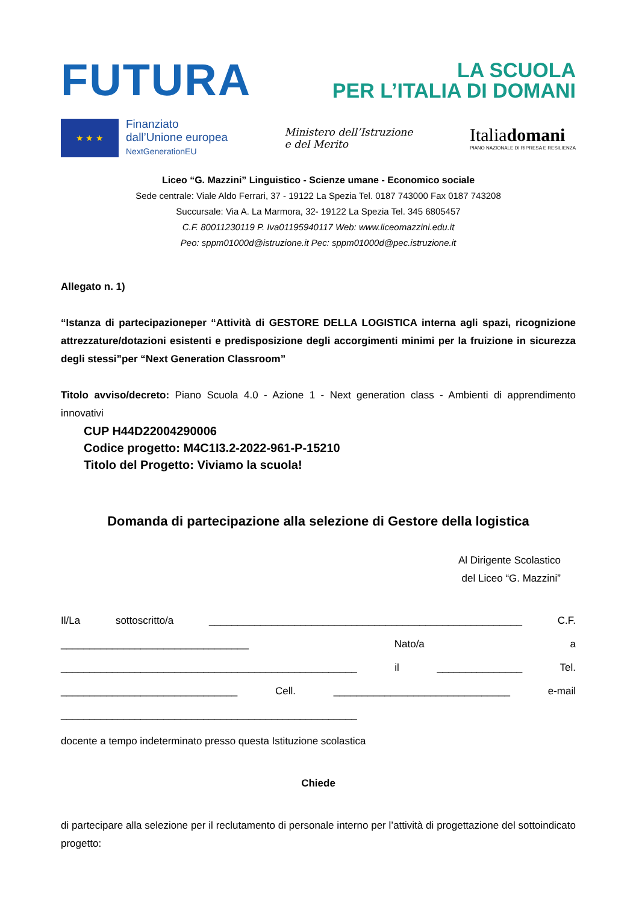FUTURA
LA SCUOLA
PER L’ITALIA DI DOMANI
★ ★ ★
Finanziato
dall’Unione europea
NextGenerationEU
Ministero dell’Istruzione
e del Merito
Italiadomani
PIANO NAZIONALE DI RIPRESA E RESILIENZA
Liceo “G. Mazzini” Linguistico - Scienze umane - Economico sociale
Sede centrale: Viale Aldo Ferrari, 37 - 19122 La Spezia Tel. 0187 743000 Fax 0187 743208
Succursale: Via A. La Marmora, 32- 19122 La Spezia Tel. 345 6805457
C.F. 80011230119 P. Iva01195940117 Web: www.liceomazzini.edu.it
Peo: sppm01000d@istruzione.it Pec: sppm01000d@pec.istruzione.it
Allegato n. 1)
“Istanza di partecipazioneper “Attività di GESTORE DELLA LOGISTICA interna agli spazi, ricognizione attrezzature/dotazioni esistenti e predisposizione degli accorgimenti minimi per la fruizione in sicurezza degli stessi”per “Next Generation Classroom”
Titolo avviso/decreto: Piano Scuola 4.0 - Azione 1 - Next generation class - Ambienti di apprendimento innovativi
CUP H44D22004290006
Codice progetto: M4C1I3.2-2022-961-P-15210
Titolo del Progetto: Viviamo la scuola!
Domanda di partecipazione alla selezione di Gestore della logistica
Al Dirigente Scolastico
del Liceo “G. Mazzini”
Il/La sottoscritto/a _______________________________________________________ C.F. _________________________________ Nato/a a ____________________________________________________ il _______________ Tel. _______________________________ Cell. _______________________________ e-mail ____________________________________________________
docente a tempo indeterminato presso questa Istituzione scolastica
Chiede
di partecipare alla selezione per il reclutamento di personale interno per l’attività di progettazione del sottoindicato progetto: